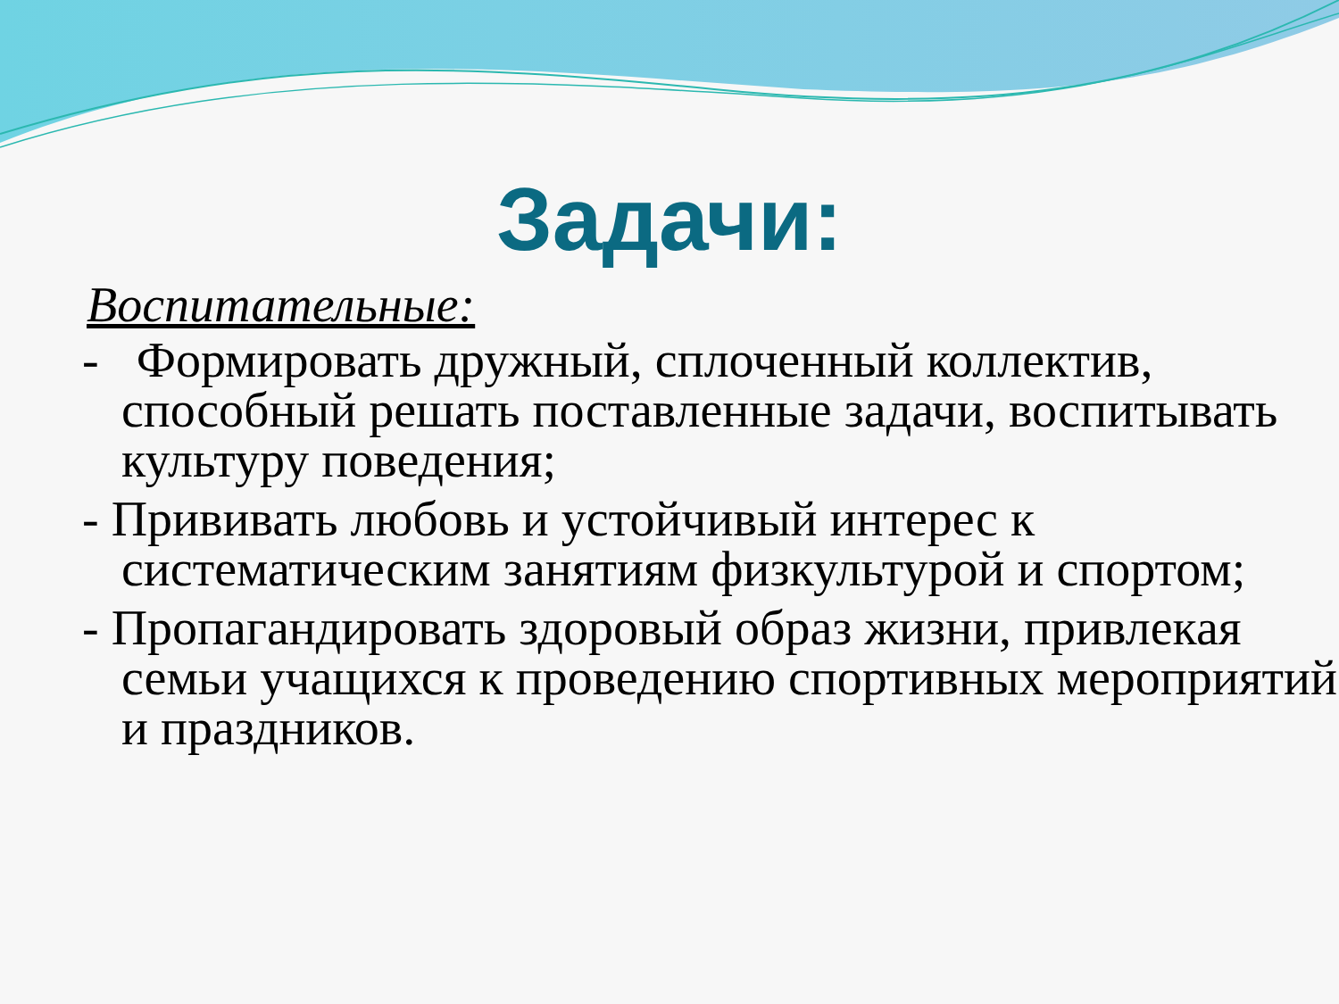Задачи:
Воспитательные:
- Формировать дружный, сплоченный коллектив, способный решать поставленные задачи, воспитывать культуру поведения;
- Прививать любовь и устойчивый интерес к систематическим занятиям физкультурой и спортом;
- Пропагандировать здоровый образ жизни, привлекая семьи учащихся к проведению спортивных мероприятий и праздников.